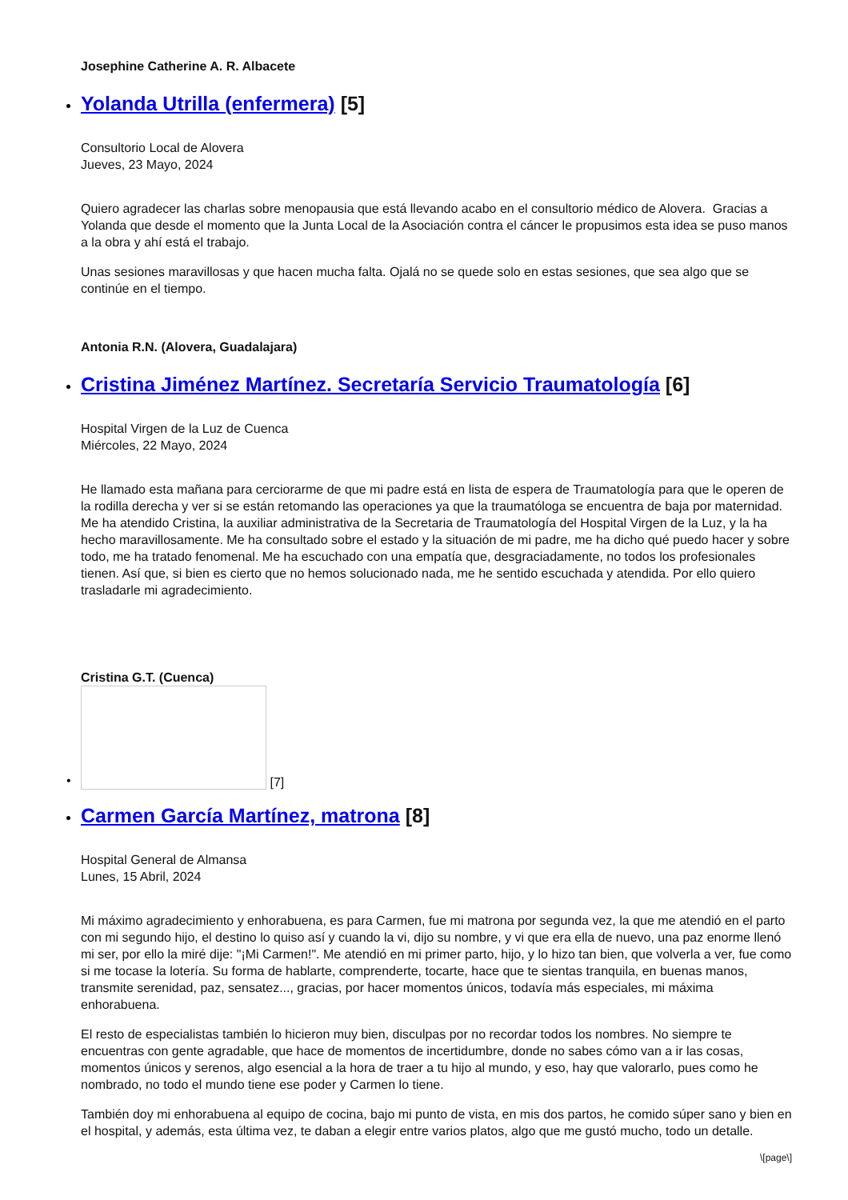Josephine Catherine A. R. Albacete
Yolanda Utrilla (enfermera) [5]
Consultorio Local de Alovera
Jueves, 23 Mayo, 2024
Quiero agradecer las charlas sobre menopausia que está llevando acabo en el consultorio médico de Alovera. Gracias a Yolanda que desde el momento que la Junta Local de la Asociación contra el cáncer le propusimos esta idea se puso manos a la obra y ahí está el trabajo.
Unas sesiones maravillosas y que hacen mucha falta. Ojalá no se quede solo en estas sesiones, que sea algo que se continúe en el tiempo.
Antonia R.N. (Alovera, Guadalajara)
Cristina Jiménez Martínez. Secretaría Servicio Traumatología [6]
Hospital Virgen de la Luz de Cuenca
Miércoles, 22 Mayo, 2024
He llamado esta mañana para cerciorarme de que mi padre está en lista de espera de Traumatología para que le operen de la rodilla derecha y ver si se están retomando las operaciones ya que la traumatóloga se encuentra de baja por maternidad. Me ha atendido Cristina, la auxiliar administrativa de la Secretaria de Traumatología del Hospital Virgen de la Luz, y la ha hecho maravillosamente. Me ha consultado sobre el estado y la situación de mi padre, me ha dicho qué puedo hacer y sobre todo, me ha tratado fenomenal. Me ha escuchado con una empatía que, desgraciadamente, no todos los profesionales tienen. Así que, si bien es cierto que no hemos solucionado nada, me he sentido escuchada y atendida. Por ello quiero trasladarle mi agradecimiento.
Cristina G.T. (Cuenca)
•
[7]
Carmen García Martínez, matrona [8]
Hospital General de Almansa
Lunes, 15 Abril, 2024
Mi máximo agradecimiento y enhorabuena, es para Carmen, fue mi matrona por segunda vez, la que me atendió en el parto con mi segundo hijo, el destino lo quiso así y cuando la vi, dijo su nombre, y vi que era ella de nuevo, una paz enorme llenó mi ser, por ello la miré dije: "¡Mi Carmen!". Me atendió en mi primer parto, hijo, y lo hizo tan bien, que volverla a ver, fue como si me tocase la lotería. Su forma de hablarte, comprenderte, tocarte, hace que te sientas tranquila, en buenas manos, transmite serenidad, paz, sensatez..., gracias, por hacer momentos únicos, todavía más especiales, mi máxima enhorabuena.
El resto de especialistas también lo hicieron muy bien, disculpas por no recordar todos los nombres. No siempre te encuentras con gente agradable, que hace de momentos de incertidumbre, donde no sabes cómo van a ir las cosas, momentos únicos y serenos, algo esencial a la hora de traer a tu hijo al mundo, y eso, hay que valorarlo, pues como he nombrado, no todo el mundo tiene ese poder y Carmen lo tiene.
También doy mi enhorabuena al equipo de cocina, bajo mi punto de vista, en mis dos partos, he comido súper sano y bien en el hospital, y además, esta última vez, te daban a elegir entre varios platos, algo que me gustó mucho, todo un detalle.
\[page\]